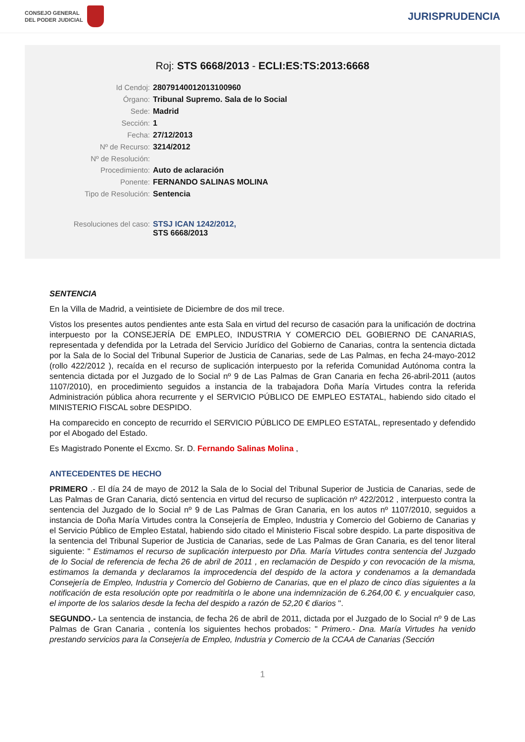CONSEJO GENERAL
DEL PODER JUDICIAL
JURISPRUDENCIA
Roj: STS 6668/2013 - ECLI:ES:TS:2013:6668
| Id Cendoj: | 28079140012013100960 |
| Órgano: | Tribunal Supremo. Sala de lo Social |
| Sede: | Madrid |
| Sección: | 1 |
| Fecha: | 27/12/2013 |
| Nº de Recurso: | 3214/2012 |
| Nº de Resolución: | |
| Procedimiento: | Auto de aclaración |
| Ponente: | FERNANDO SALINAS MOLINA |
| Tipo de Resolución: | Sentencia |
| Resoluciones del caso: | STSJ ICAN 1242/2012, STS 6668/2013 |
SENTENCIA
En la Villa de Madrid, a veintisiete de Diciembre de dos mil trece.
Vistos los presentes autos pendientes ante esta Sala en virtud del recurso de casación para la unificación de doctrina interpuesto por la CONSEJERÍA DE EMPLEO, INDUSTRIA Y COMERCIO DEL GOBIERNO DE CANARIAS, representada y defendida por la Letrada del Servicio Jurídico del Gobierno de Canarias, contra la sentencia dictada por la Sala de lo Social del Tribunal Superior de Justicia de Canarias, sede de Las Palmas, en fecha 24-mayo-2012 (rollo 422/2012 ), recaída en el recurso de suplicación interpuesto por la referida Comunidad Autónoma contra la sentencia dictada por el Juzgado de lo Social nº 9 de Las Palmas de Gran Canaria en fecha 26-abril-2011 (autos 1107/2010), en procedimiento seguidos a instancia de la trabajadora Doña María Virtudes contra la referida Administración pública ahora recurrente y el SERVICIO PÚBLICO DE EMPLEO ESTATAL, habiendo sido citado el MINISTERIO FISCAL sobre DESPIDO.
Ha comparecido en concepto de recurrido el SERVICIO PÚBLICO DE EMPLEO ESTATAL, representado y defendido por el Abogado del Estado.
Es Magistrado Ponente el Excmo. Sr. D. Fernando Salinas Molina ,
ANTECEDENTES DE HECHO
PRIMERO .- El día 24 de mayo de 2012 la Sala de lo Social del Tribunal Superior de Justicia de Canarias, sede de Las Palmas de Gran Canaria, dictó sentencia en virtud del recurso de suplicación nº 422/2012 , interpuesto contra la sentencia del Juzgado de lo Social nº 9 de Las Palmas de Gran Canaria, en los autos nº 1107/2010, seguidos a instancia de Doña María Virtudes contra la Consejería de Empleo, Industria y Comercio del Gobierno de Canarias y el Servicio Público de Empleo Estatal, habiendo sido citado el Ministerio Fiscal sobre despido. La parte dispositiva de la sentencia del Tribunal Superior de Justicia de Canarias, sede de Las Palmas de Gran Canaria, es del tenor literal siguiente: " Estimamos el recurso de suplicación interpuesto por Dña. María Virtudes contra sentencia del Juzgado de lo Social de referencia de fecha 26 de abril de 2011 , en reclamación de Despido y con revocación de la misma, estimamos la demanda y declaramos la improcedencia del despido de la actora y condenamos a la demandada Consejería de Empleo, Industria y Comercio del Gobierno de Canarias, que en el plazo de cinco días siguientes a la notificación de esta resolución opte por readmitirla o le abone una indemnización de 6.264,00 €. y encualquier caso, el importe de los salarios desde la fecha del despido a razón de 52,20 € diarios ".
SEGUNDO.- La sentencia de instancia, de fecha 26 de abril de 2011, dictada por el Juzgado de lo Social nº 9 de Las Palmas de Gran Canaria , contenía los siguientes hechos probados: " Primero.- Dna. María Virtudes ha venido prestando servicios para la Consejería de Empleo, Industria y Comercio de la CCAA de Canarias (Sección
1